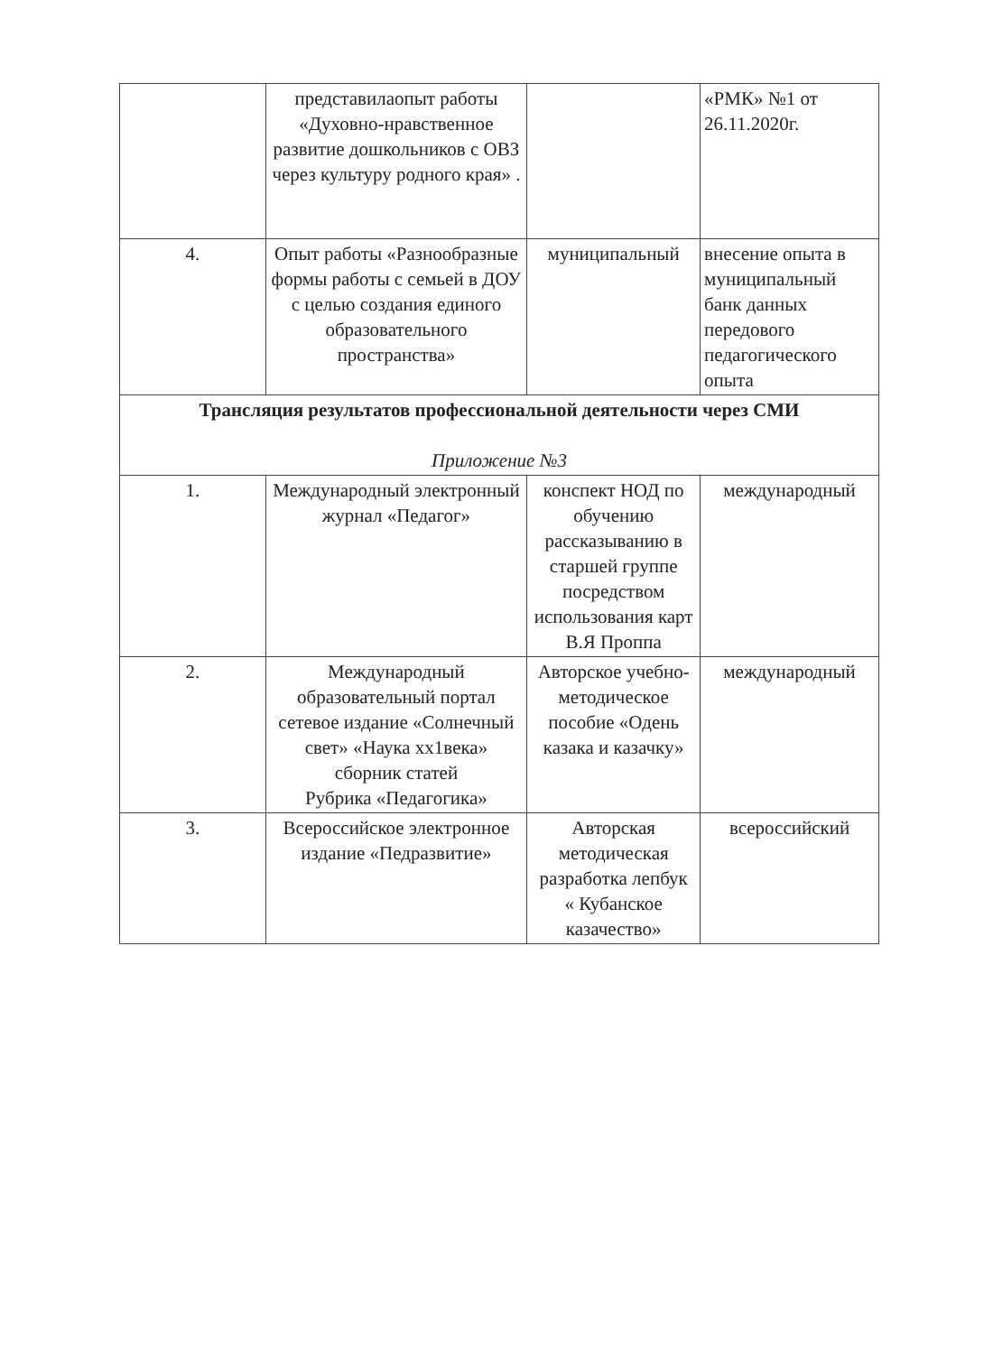| | представилаопыт работы «Духовно-нравственное развитие дошкольников с ОВЗ через культуру родного края» . | | «РМК» №1 от 26.11.2020г. |
| 4. | Опыт работы «Разнообразные формы работы с семьей в ДОУ с целью создания единого образовательного пространства» | муниципальный | внесение опыта в муниципальный банк данных передового педагогического опыта |
| Трансляция результатов профессиональной деятельности через СМИ Приложение №3 | | | |
| 1. | Международный электронный журнал «Педагог» | конспект НОД по обучению рассказыванию в старшей группе посредством использования карт В.Я Проппа | международный |
| 2. | Международный образовательный портал сетевое издание «Солнечный свет» «Наука хх1века» сборник статей Рубрика «Педагогика» | Авторское учебно-методическое пособие «Одень казака и казачку» | международный |
| 3. | Всероссийское электронное издание «Педразвитие» | Авторская методическая разработка лепбук « Кубанское казачество» | всероссийский |